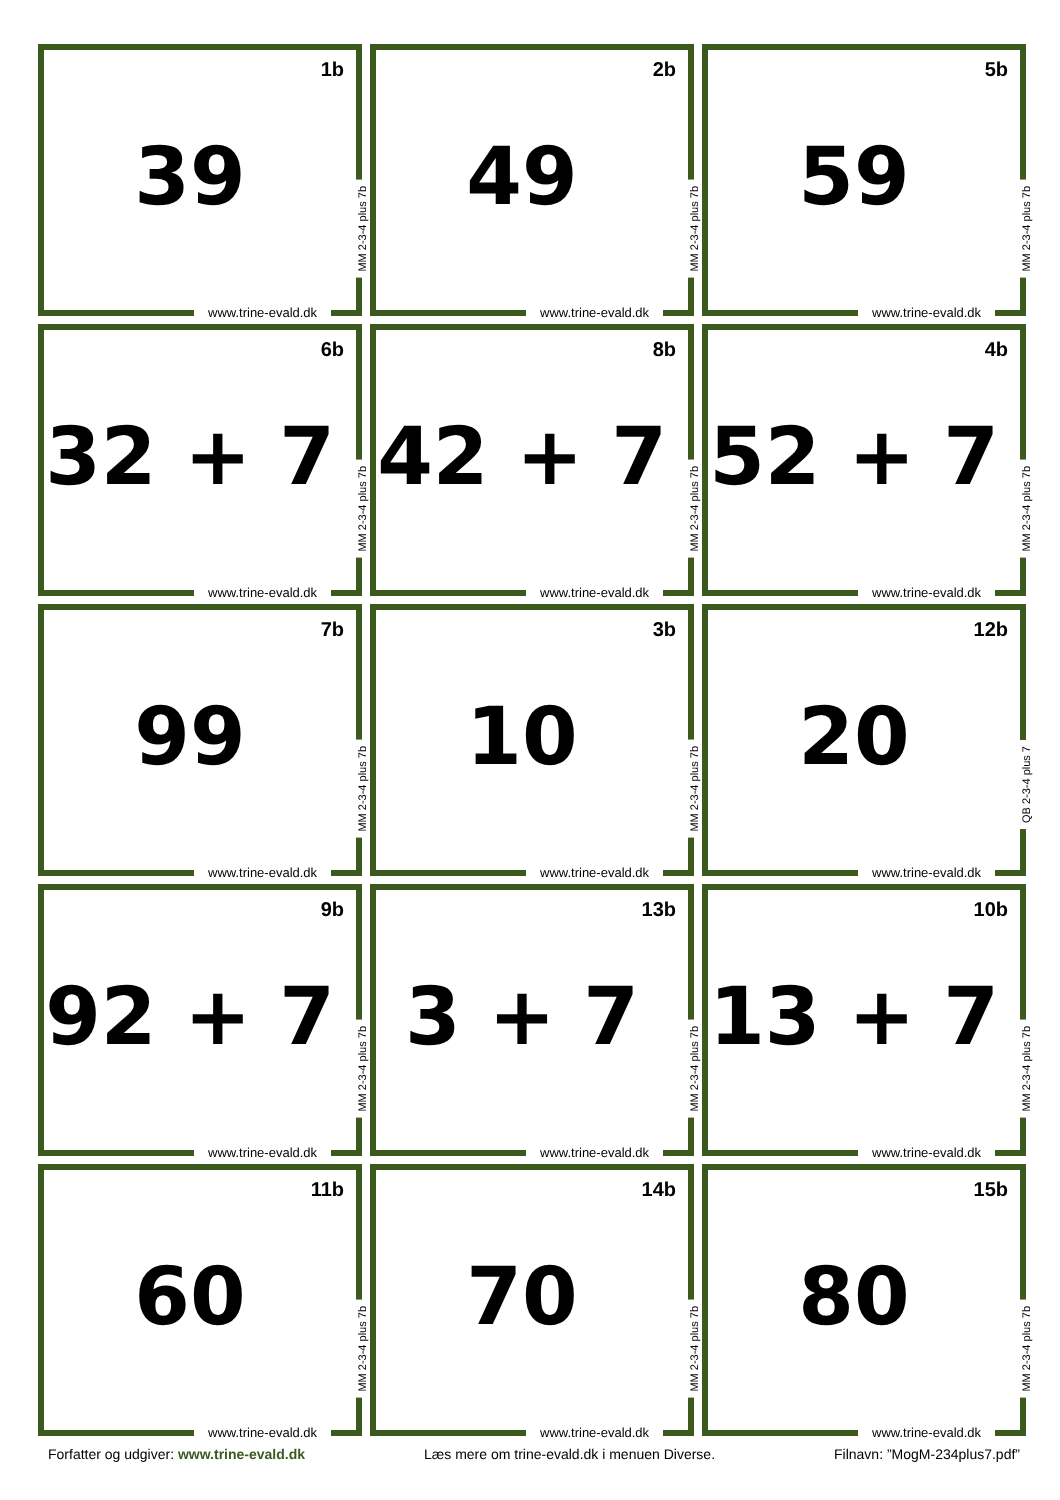1b
39
MM 2-3-4 plus 7b
www.trine-evald.dk
2b
49
MM 2-3-4 plus 7b
www.trine-evald.dk
5b
59
MM 2-3-4 plus 7b
www.trine-evald.dk
6b
32 + 7
MM 2-3-4 plus 7b
www.trine-evald.dk
8b
42 + 7
MM 2-3-4 plus 7b
www.trine-evald.dk
4b
52 + 7
MM 2-3-4 plus 7b
www.trine-evald.dk
7b
99
MM 2-3-4 plus 7b
www.trine-evald.dk
3b
10
MM 2-3-4 plus 7b
www.trine-evald.dk
12b
20
QB 2-3-4 plus 7
www.trine-evald.dk
9b
92 + 7
MM 2-3-4 plus 7b
www.trine-evald.dk
13b
3 + 7
MM 2-3-4 plus 7b
www.trine-evald.dk
10b
13 + 7
MM 2-3-4 plus 7b
www.trine-evald.dk
11b
60
MM 2-3-4 plus 7b
www.trine-evald.dk
14b
70
MM 2-3-4 plus 7b
www.trine-evald.dk
15b
80
MM 2-3-4 plus 7b
www.trine-evald.dk
Forfatter og udgiver: www.trine-evald.dk Læs mere om trine-evald.dk i menuen Diverse. Filnavn: ”MogM-234plus7.pdf”